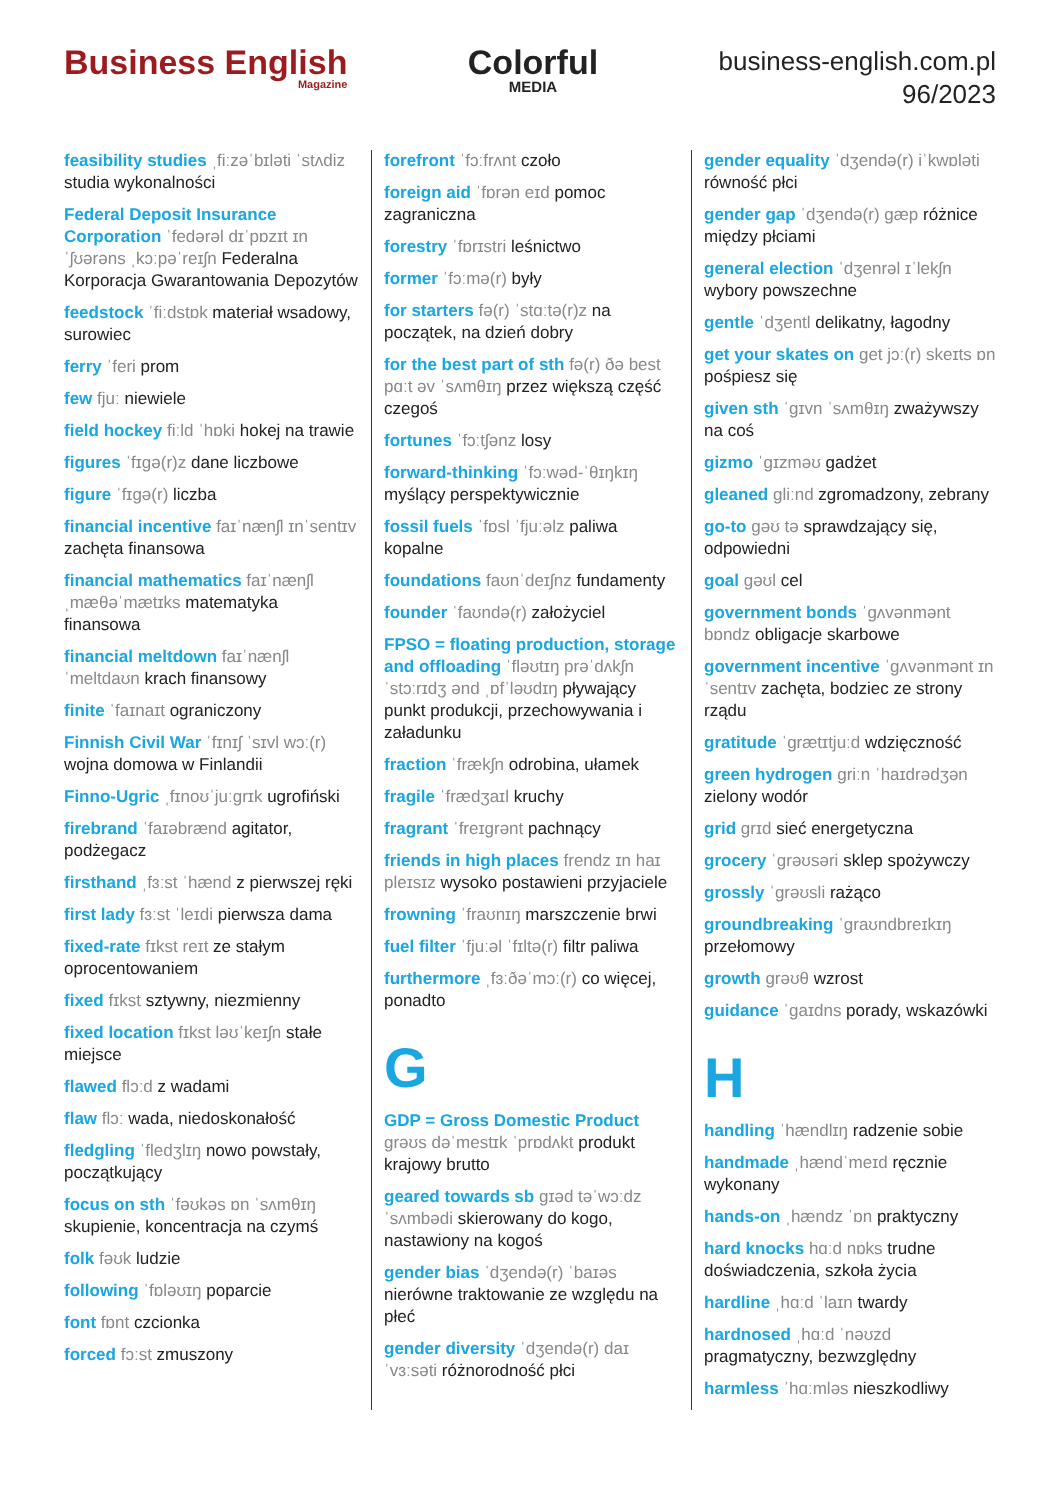Business English
Magazine
Colorful
MEDIA
business-english.com.pl
96/2023
feasibility studies ˌfiːzəˈbɪləti ˈstʌdiz studia wykonalności
Federal Deposit Insurance Corporation ˈfedərəl dɪˈpɒzɪt ɪnˈʃʊərəns ˌkɔːpəˈreɪʃn Federalna Korporacja Gwarantowania Depozytów
feedstock ˈfiːdstɒk materiał wsadowy, surowiec
ferry ˈferi prom
few fjuː niewiele
field hockey fiːld ˈhɒki hokej na trawie
figures ˈfɪɡə(r)z dane liczbowe
figure ˈfɪɡə(r) liczba
financial incentive faɪˈnænʃl ɪnˈsentɪv zachęta finansowa
financial mathematics faɪˈnænʃl ˌmæθəˈmætɪks matematyka finansowa
financial meltdown faɪˈnænʃl ˈmeltdaʊn krach finansowy
finite ˈfaɪnaɪt ograniczony
Finnish Civil War ˈfɪnɪʃ ˈsɪvl wɔː(r) wojna domowa w Finlandii
Finno-Ugric ˌfɪnoʊˈjuːɡrɪk ugrofiński
firebrand ˈfaɪəbrænd agitator, podżegacz
firsthand ˌfɜːst ˈhænd z pierwszej ręki
first lady fɜːst ˈleɪdi pierwsza dama
fixed-rate fɪkst reɪt ze stałym oprocentowaniem
fixed fɪkst sztywny, niezmienny
fixed location fɪkst ləʊˈkeɪʃn stałe miejsce
flawed flɔːd z wadami
flaw flɔː wada, niedoskonałość
fledgling ˈfledʒlɪŋ nowo powstały, początkujący
focus on sth ˈfəʊkəs ɒn ˈsʌmθɪŋ skupienie, koncentracja na czymś
folk fəʊk ludzie
following ˈfɒləʊɪŋ poparcie
font fɒnt czcionka
forced fɔːst zmuszony
forefront ˈfɔːfrʌnt czoło
foreign aid ˈfɒrən eɪd pomoc zagraniczna
forestry ˈfɒrɪstri leśnictwo
former ˈfɔːmə(r) były
for starters fə(r) ˈstɑːtə(r)z na początek, na dzień dobry
for the best part of sth fə(r) ðə best pɑːt əv ˈsʌmθɪŋ przez większą część czegoś
fortunes ˈfɔːtʃənz losy
forward-thinking ˈfɔːwəd-ˈθɪŋkɪŋ myślący perspektywicznie
fossil fuels ˈfɒsl ˈfjuːəlz paliwa kopalne
foundations faʊnˈdeɪʃnz fundamenty
founder ˈfaʊndə(r) założyciel
FPSO = floating production, storage and offloading ˈfləʊtɪŋ prəˈdʌkʃn ˈstɔːrɪdʒ ənd ˌɒfˈləʊdɪŋ pływający punkt produkcji, przechowywania i załadunku
fraction ˈfrækʃn odrobina, ułamek
fragile ˈfrædʒaɪl kruchy
fragrant ˈfreɪɡrənt pachnący
friends in high places frendz ɪn haɪ pleɪsɪz wysoko postawieni przyjaciele
frowning ˈfraʊnɪŋ marszczenie brwi
fuel filter ˈfjuːəl ˈfɪltə(r) filtr paliwa
furthermore ˌfɜːðəˈmɔː(r) co więcej, ponadto
G
GDP = Gross Domestic Product ɡrəʊs dəˈmestɪk ˈprɒdʌkt produkt krajowy brutto
geared towards sb ɡɪəd təˈwɔːdz ˈsʌmbədi skierowany do kogo, nastawiony na kogoś
gender bias ˈdʒendə(r) ˈbaɪəs nierówne traktowanie ze względu na płeć
gender diversity ˈdʒendə(r) daɪˈvɜːsəti różnorodność płci
gender equality ˈdʒendə(r) iˈkwɒləti równość płci
gender gap ˈdʒendə(r) ɡæp różnice między płciami
general election ˈdʒenrəl ɪˈlekʃn wybory powszechne
gentle ˈdʒentl delikatny, łagodny
get your skates on get jɔː(r) skeɪts ɒn pośpiesz się
given sth ˈɡɪvn ˈsʌmθɪŋ zważywszy na coś
gizmo ˈɡɪzməʊ gadżet
gleaned gliːnd zgromadzony, zebrany
go-to ɡəʊ tə sprawdzający się, odpowiedni
goal ɡəʊl cel
government bonds ˈɡʌvənmənt bɒndz obligacje skarbowe
government incentive ˈɡʌvənmənt ɪnˈsentɪv zachęta, bodziec ze strony rządu
gratitude ˈɡrætɪtjuːd wdzięczność
green hydrogen ɡriːn ˈhaɪdrədʒən zielony wodór
grid ɡrɪd sieć energetyczna
grocery ˈɡrəʊsəri sklep spożywczy
grossly ˈɡrəʊsli rażąco
groundbreaking ˈɡraʊndbreɪkɪŋ przełomowy
growth ɡrəʊθ wzrost
guidance ˈɡaɪdns porady, wskazówki
H
handling ˈhændlɪŋ radzenie sobie
handmade ˌhændˈmeɪd ręcznie wykonany
hands-on ˌhændz ˈɒn praktyczny
hard knocks hɑːd nɒks trudne doświadczenia, szkoła życia
hardline ˌhɑːd ˈlaɪn twardy
hardnosed ˌhɑːd ˈnəʊzd pragmatyczny, bezwzględny
harmless ˈhɑːmləs nieszkodliwy